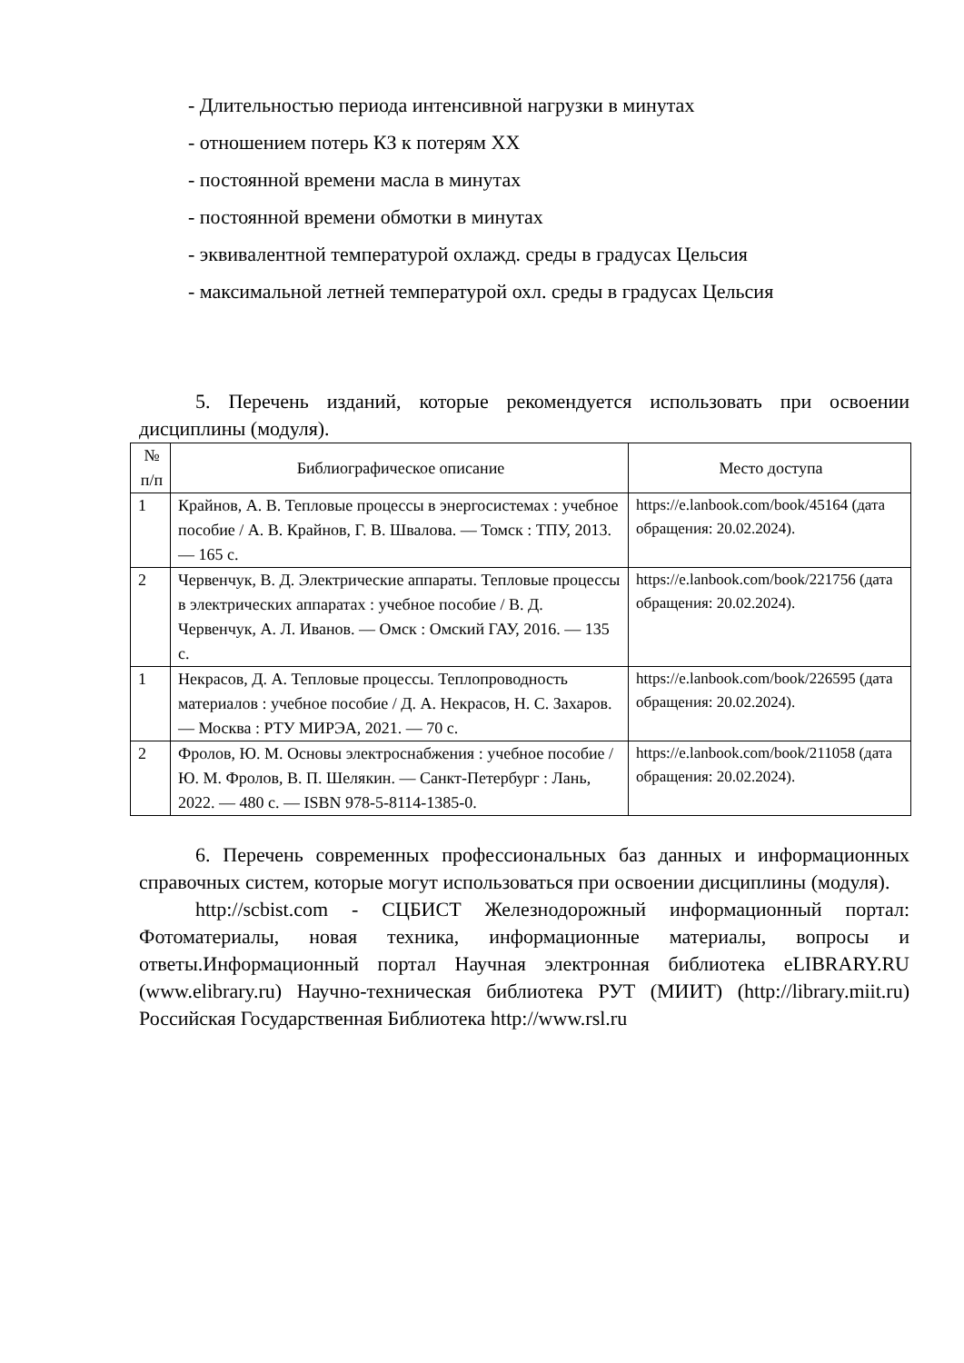- Длительностью периода интенсивной нагрузки в минутах
- отношением потерь КЗ к потерям ХХ
- постоянной времени масла в минутах
- постоянной времени обмотки в минутах
- эквивалентной температурой охлажд. среды в градусах Цельсия
- максимальной летней температурой охл. среды в градусах Цельсия
5. Перечень изданий, которые рекомендуется использовать при освоении дисциплины (модуля).
| № п/п | Библиографическое описание | Место доступа |
| --- | --- | --- |
| 1 | Крайнов, А. В. Тепловые процессы в энергосистемах : учебное пособие / А. В. Крайнов, Г. В. Швалова. — Томск : ТПУ, 2013. — 165 с. | https://e.lanbook.com/book/45164 (дата обращения: 20.02.2024). |
| 2 | Червенчук, В. Д. Электрические аппараты. Тепловые процессы в электрических аппаратах : учебное пособие / В. Д. Червенчук, А. Л. Иванов. — Омск : Омский ГАУ, 2016. — 135 с. | https://e.lanbook.com/book/221756 (дата обращения: 20.02.2024). |
| 1 | Некрасов, Д. А. Тепловые процессы. Теплопроводность материалов : учебное пособие / Д. А. Некрасов, Н. С. Захаров. — Москва : РТУ МИРЭА, 2021. — 70 с. | https://e.lanbook.com/book/226595 (дата обращения: 20.02.2024). |
| 2 | Фролов, Ю. М. Основы электроснабжения : учебное пособие / Ю. М. Фролов, В. П. Шелякин. — Санкт-Петербург : Лань, 2022. — 480 с. — ISBN 978-5-8114-1385-0. | https://e.lanbook.com/book/211058 (дата обращения: 20.02.2024). |
6. Перечень современных профессиональных баз данных и информационных справочных систем, которые могут использоваться при освоении дисциплины (модуля).
http://scbist.com - СЦБИСТ Железнодорожный информационный портал: Фотоматериалы, новая техника, информационные материалы, вопросы и ответы.Информационный портал Научная электронная библиотека eLIBRARY.RU (www.elibrary.ru) Научно-техническая библиотека РУТ (МИИТ) (http://library.miit.ru) Российская Государственная Библиотека http://www.rsl.ru